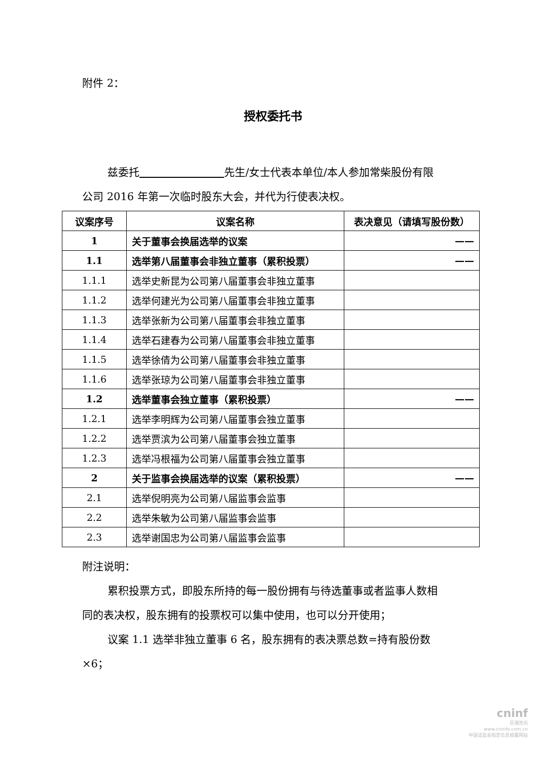附件 2：
授权委托书
兹委托 先生/女士代表本单位/本人参加常柴股份有限公司 2016 年第一次临时股东大会，并代为行使表决权。
| 议案序号 | 议案名称 | 表决意见（请填写股份数） |
| 1 | 关于董事会换届选举的议案 | —— |
| 1.1 | 选举第八届董事会非独立董事（累积投票） | —— |
| 1.1.1 | 选举史新昆为公司第八届董事会非独立董事 | |
| 1.1.2 | 选举何建光为公司第八届董事会非独立董事 | |
| 1.1.3 | 选举张新为公司第八届董事会非独立董事 | |
| 1.1.4 | 选举石建春为公司第八届董事会非独立董事 | |
| 1.1.5 | 选举徐倩为公司第八届董事会非独立董事 | |
| 1.1.6 | 选举张琼为公司第八届董事会非独立董事 | |
| 1.2 | 选举董事会独立董事（累积投票） | —— |
| 1.2.1 | 选举李明辉为公司第八届董事会独立董事 | |
| 1.2.2 | 选举贾滨为公司第八届董事会独立董事 | |
| 1.2.3 | 选举冯根福为公司第八届董事会独立董事 | |
| 2 | 关于监事会换届选举的议案（累积投票） | —— |
| 2.1 | 选举倪明亮为公司第八届监事会监事 | |
| 2.2 | 选举朱敏为公司第八届监事会监事 | |
| 2.3 | 选举谢国忠为公司第八届监事会监事 | |
附注说明：
累积投票方式，即股东所持的每一股份拥有与待选董事或者监事人数相同的表决权，股东拥有的投票权可以集中使用，也可以分开使用；
议案 1.1 选举非独立董事 6 名，股东拥有的表决票总数=持有股份数×6；
cninf
巨潮资讯
www.cninfo.com.cn
中国证监会指定信息披露网站